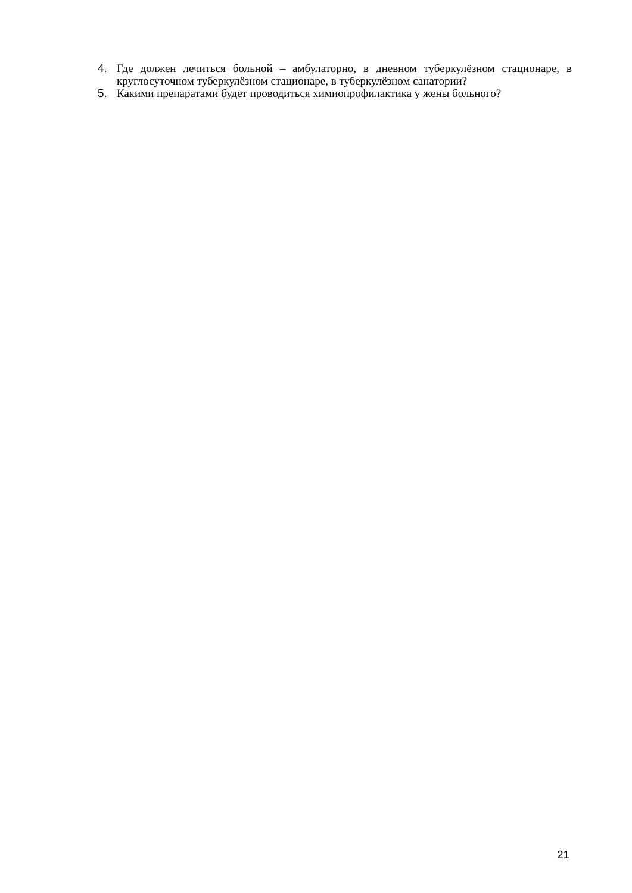4. Где должен лечиться больной – амбулаторно, в дневном туберкулёзном стационаре, в круглосуточном туберкулёзном стационаре, в туберкулёзном санатории?
5. Какими препаратами будет проводиться химиопрофилактика у жены больного?
21